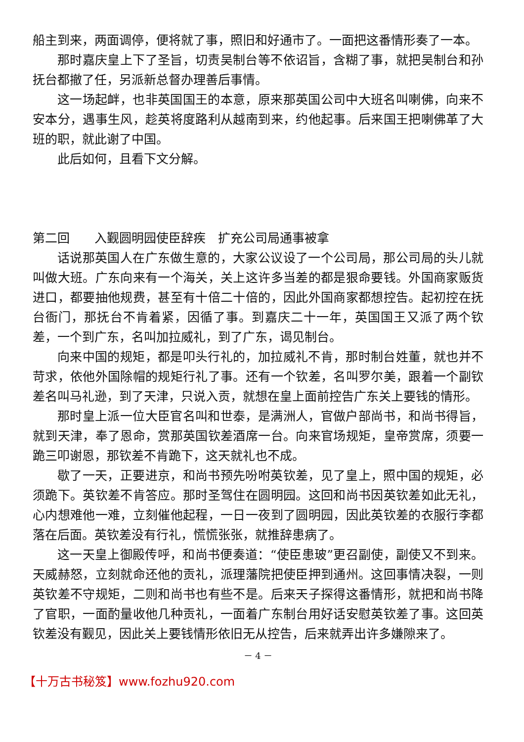船主到来，两面调停，便将就了事，照旧和好通市了。一面把这番情形奏了一本。
那时嘉庆皇上下了圣旨，切责吴制台等不依诏旨，含糊了事，就把吴制台和孙抚台都撤了任，另派新总督办理善后事情。
这一场起衅，也非英国国王的本意，原来那英国公司中大班名叫喇佛，向来不安本分，遇事生风，趁英将度路利从越南到来，约他起事。后来国王把喇佛革了大班的职，就此谢了中国。
此后如何，且看下文分解。
第二回　　入觐圆明园使臣辞疾　扩充公司局通事被拿
话说那英国人在广东做生意的，大家公议设了一个公司局，那公司局的头儿就叫做大班。广东向来有一个海关，关上这许多当差的都是狠命要钱。外国商家贩货进口，都要抽他规费，甚至有十倍二十倍的，因此外国商家都想控告。起初控在抚台衙门，那抚台不肯着紧，因循了事。到嘉庆二十一年，英国国王又派了两个钦差，一个到广东，名叫加拉威礼，到了广东，谒见制台。
向来中国的规矩，都是叩头行礼的，加拉威礼不肯，那时制台姓董，就也并不苛求，依他外国除帽的规矩行礼了事。还有一个钦差，名叫罗尔美，跟着一个副钦差名叫马礼逊，到了天津，只说入贡，就想在皇上面前控告广东关上要钱的情形。
那时皇上派一位大臣官名叫和世泰，是满洲人，官做户部尚书，和尚书得旨，就到天津，奉了恩命，赏那英国钦差酒席一台。向来官场规矩，皇帝赏席，须要一跪三叩谢恩，那钦差不肯跪下，这天就礼也不成。
歇了一天，正要进京，和尚书预先吩咐英钦差，见了皇上，照中国的规矩，必须跪下。英钦差不肯答应。那时圣驾住在圆明园。这回和尚书因英钦差如此无礼，心内想难他一难，立刻催他起程，一日一夜到了圆明园，因此英钦差的衣服行李都落在后面。英钦差没有行礼，慌慌张张，就推辞患病了。
这一天皇上御殿传呼，和尚书便奏道：“使臣患玻”更召副使，副使又不到来。天威赫怒，立刻就命还他的贡礼，派理藩院把使臣押到通州。这回事情决裂，一则英钦差不守规矩，二则和尚书也有些不是。后来天子探得这番情形，就把和尚书降了官职，一面酌量收他几种贡礼，一面着广东制台用好话安慰英钦差了事。这回英钦差没有觐见，因此关上要钱情形依旧无从控告，后来就弄出许多嫌隙来了。
－ 4 －
【十万古书秘笈】www.fozhu920.com